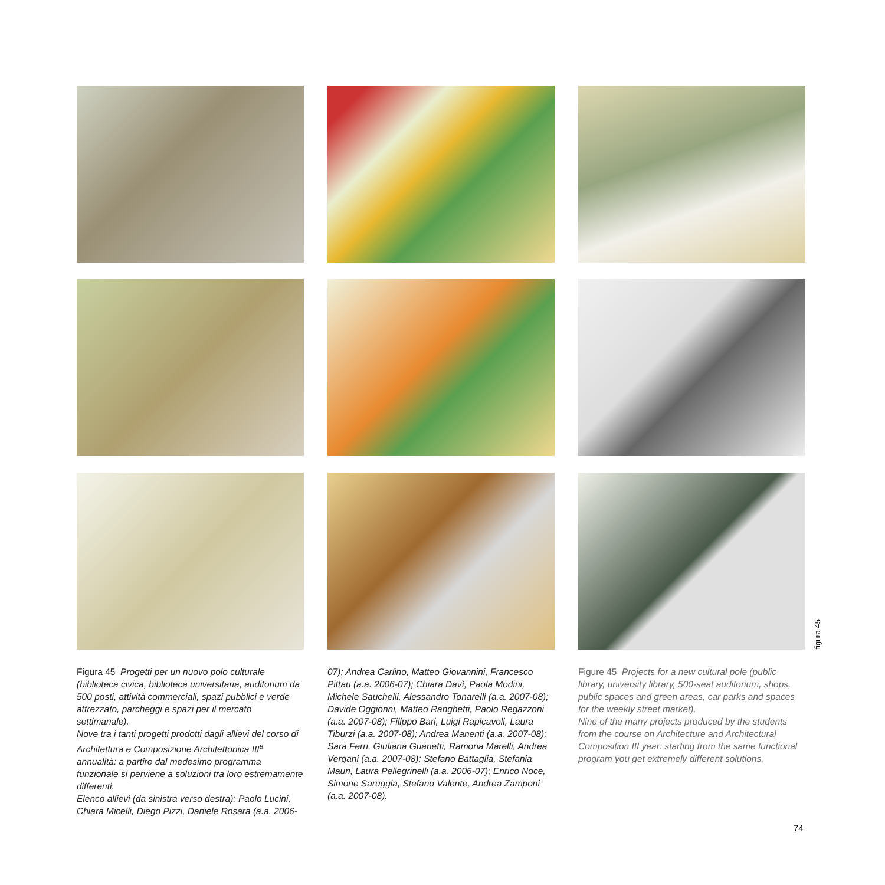figura 45
Figura 45 Progetti per un nuovo polo culturale (biblioteca civica, biblioteca universitaria, auditorium da 500 posti, attività commerciali, spazi pubblici e verde attrezzato, parcheggi e spazi per il mercato settimanale).
Nove tra i tanti progetti prodotti dagli allievi del corso di Architettura e Composizione Architettonica III<sup>a</sup> annualità: a partire dal medesimo programma funzionale si perviene a soluzioni tra loro estremamente differenti.
Elenco allievi (da sinistra verso destra): Paolo Lucini, Chiara Micelli, Diego Pizzi, Daniele Rosara (a.a. 2006-
07); Andrea Carlino, Matteo Giovannini, Francesco Pittau (a.a. 2006-07); Chiara Davì, Paola Modini, Michele Sauchelli, Alessandro Tonarelli (a.a. 2007-08); Davide Oggionni, Matteo Ranghetti, Paolo Regazzoni (a.a. 2007-08); Filippo Bari, Luigi Rapicavoli, Laura Tiburzi (a.a. 2007-08); Andrea Manenti (a.a. 2007-08); Sara Ferri, Giuliana Guanetti, Ramona Marelli, Andrea Vergani (a.a. 2007-08); Stefano Battaglia, Stefania Mauri, Laura Pellegrinelli (a.a. 2006-07); Enrico Noce, Simone Saruggia, Stefano Valente, Andrea Zamponi (a.a. 2007-08).
Figure 45 Projects for a new cultural pole (public library, university library, 500-seat auditorium, shops, public spaces and green areas, car parks and spaces for the weekly street market).
Nine of the many projects produced by the students from the course on Architecture and Architectural Composition III year: starting from the same functional program you get extremely different solutions.
74